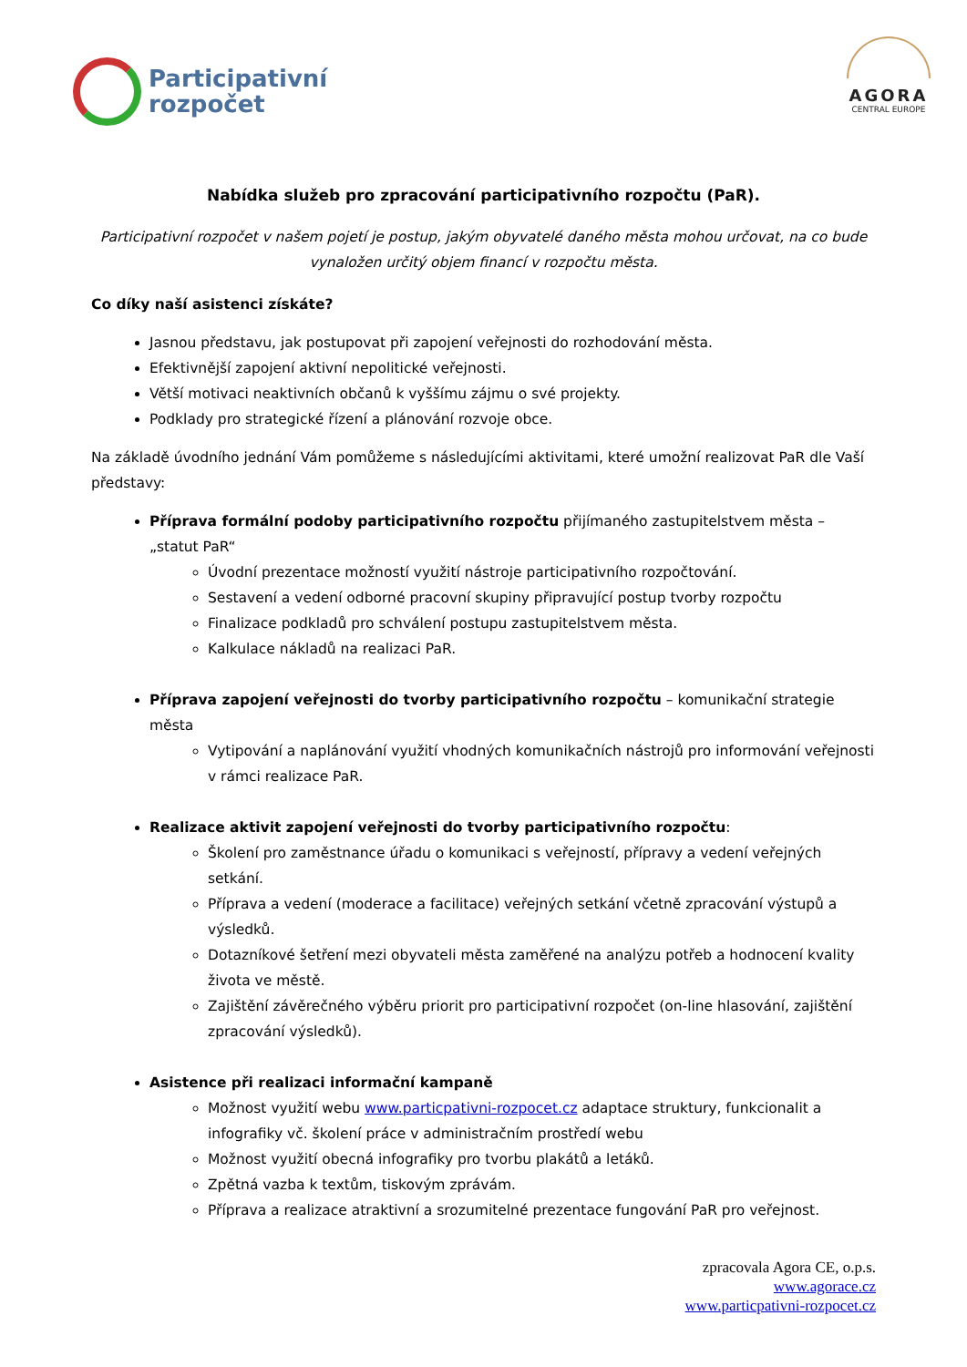Participativní
rozpočet
AGORA
CENTRAL EUROPE
Nabídka služeb pro zpracování participativního rozpočtu (PaR).
Participativní rozpočet v našem pojetí je postup, jakým obyvatelé daného města mohou určovat, na co bude vynaložen určitý objem financí v rozpočtu města.
Co díky naší asistenci získáte?
Jasnou představu, jak postupovat při zapojení veřejnosti do rozhodování města.
Efektivnější zapojení aktivní nepolitické veřejnosti.
Větší motivaci neaktivních občanů k vyššímu zájmu o své projekty.
Podklady pro strategické řízení a plánování rozvoje obce.
Na základě úvodního jednání Vám pomůžeme s následujícími aktivitami, které umožní realizovat PaR dle Vaší představy:
Příprava formální podoby participativního rozpočtu přijímaného zastupitelstvem města – „statut PaR“
Úvodní prezentace možností využití nástroje participativního rozpočtování.
Sestavení a vedení odborné pracovní skupiny připravující postup tvorby rozpočtu
Finalizace podkladů pro schválení postupu zastupitelstvem města.
Kalkulace nákladů na realizaci PaR.
Příprava zapojení veřejnosti do tvorby participativního rozpočtu – komunikační strategie města
Vytipování a naplánování využití vhodných komunikačních nástrojů pro informování veřejnosti v rámci realizace PaR.
Realizace aktivit zapojení veřejnosti do tvorby participativního rozpočtu:
Školení pro zaměstnance úřadu o komunikaci s veřejností, přípravy a vedení veřejných setkání.
Příprava a vedení (moderace a facilitace) veřejných setkání včetně zpracování výstupů a výsledků.
Dotazníkové šetření mezi obyvateli města zaměřené na analýzu potřeb a hodnocení kvality života ve městě.
Zajištění závěrečného výběru priorit pro participativní rozpočet (on-line hlasování, zajištění zpracování výsledků).
Asistence při realizaci informační kampaně
Možnost využití webu www.particpativni-rozpocet.cz adaptace struktury, funkcionalit a infografiky vč. školení práce v administračním prostředí webu
Možnost využití obecná infografiky pro tvorbu plakátů a letáků.
Zpětná vazba k textům, tiskovým zprávám.
Příprava a realizace atraktivní a srozumitelné prezentace fungování PaR pro veřejnost.
zpracovala Agora CE, o.p.s.
www.agorace.cz
www.particpativni-rozpocet.cz